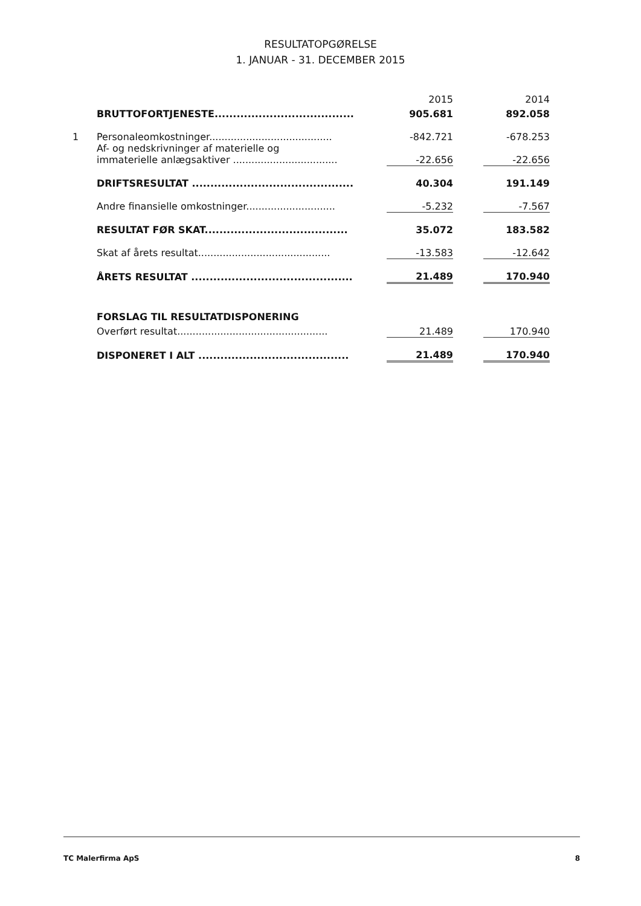RESULTATOPGØRELSE
1. JANUAR - 31. DECEMBER 2015
| | | 2015 | | 2014 |
| | BRUTTOFORTJENESTE...................................... | 905.681 | | 892.058 |
| 1 | Personaleomkostninger........................................ | -842.721 | | -678.253 |
| | Af- og nedskrivninger af materielle og immaterielle anlægsaktiver .................................. | -22.656 | | -22.656 |
| | DRIFTSRESULTAT ............................................ | 40.304 | | 191.149 |
| | Andre finansielle omkostninger............................. | -5.232 | | -7.567 |
| | RESULTAT FØR SKAT....................................... | 35.072 | | 183.582 |
| | Skat af årets resultat........................................... | -13.583 | | -12.642 |
| | ÅRETS RESULTAT ............................................ | 21.489 | | 170.940 |
| | FORSLAG TIL RESULTATDISPONERING | | | |
| | Overført resultat................................................. | 21.489 | | 170.940 |
| | DISPONERET I ALT ......................................... | 21.489 | | 170.940 |
TC Malerfirma ApS 8